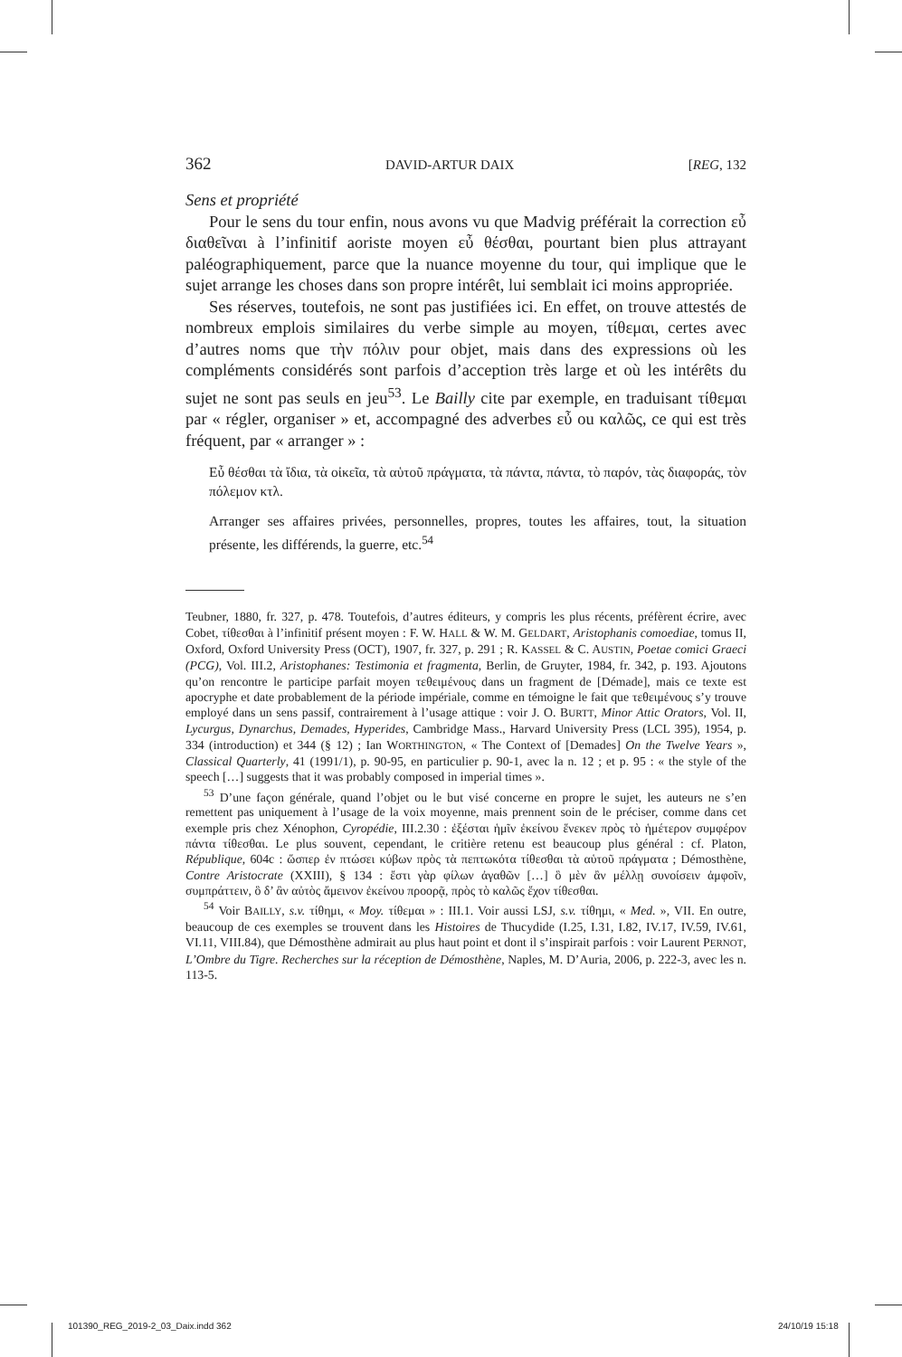362 DAVID-ARTUR DAIX [REG, 132
Sens et propriété
Pour le sens du tour enfin, nous avons vu que Madvig préférait la correction εὖ διαθεῖναι à l’infinitif aoriste moyen εὖ θέσθαι, pourtant bien plus attrayant paléographiquement, parce que la nuance moyenne du tour, qui implique que le sujet arrange les choses dans son propre intérêt, lui semblait ici moins appropriée.
Ses réserves, toutefois, ne sont pas justifiées ici. En effet, on trouve attestés de nombreux emplois similaires du verbe simple au moyen, τίθεμαι, certes avec d’autres noms que τὴν πόλιν pour objet, mais dans des expressions où les compléments considérés sont parfois d’acception très large et où les intérêts du sujet ne sont pas seuls en jeu<sup>53</sup>. Le Bailly cite par exemple, en traduisant τίθεμαι par « régler, organiser » et, accompagné des adverbes εὖ ou καλῶς, ce qui est très fréquent, par « arranger » :
Εὖ θέσθαι τὰ ἴδια, τὰ οἰκεῖα, τὰ αὑτοῦ πράγματα, τὰ πάντα, πάντα, τὸ παρόν, τὰς διαφοράς, τὸν πόλεμον κτλ.
Arranger ses affaires privées, personnelles, propres, toutes les affaires, tout, la situation présente, les différends, la guerre, etc.<sup>54</sup>
Teubner, 1880, fr. 327, p. 478. Toutefois, d’autres éditeurs, y compris les plus récents, préfèrent écrire, avec Cobet, τίθεσθαι à l’infinitif présent moyen : F. W. HALL & W. M. GELDART, Aristophanis comoediae, tomus II, Oxford, Oxford University Press (OCT), 1907, fr. 327, p. 291 ; R. KASSEL & C. AUSTIN, Poetae comici Graeci (PCG), Vol. III.2, Aristophanes: Testimonia et fragmenta, Berlin, de Gruyter, 1984, fr. 342, p. 193. Ajoutons qu’on rencontre le participe parfait moyen τεθειμένους dans un fragment de [Démade], mais ce texte est apocryphe et date probablement de la période impériale, comme en témoigne le fait que τεθειμένους s’y trouve employé dans un sens passif, contrairement à l’usage attique : voir J. O. BURTT, Minor Attic Orators, Vol. II, Lycurgus, Dynarchus, Demades, Hyperides, Cambridge Mass., Harvard University Press (LCL 395), 1954, p. 334 (introduction) et 344 (§ 12) ; Ian WORTHINGTON, « The Context of [Demades] On the Twelve Years », Classical Quarterly, 41 (1991/1), p. 90-95, en particulier p. 90-1, avec la n. 12 ; et p. 95 : « the style of the speech […] suggests that it was probably composed in imperial times ».
<sup>53</sup> D’une façon générale, quand l’objet ou le but visé concerne en propre le sujet, les auteurs ne s’en remettent pas uniquement à l’usage de la voix moyenne, mais prennent soin de le préciser, comme dans cet exemple pris chez Xénophon, Cyropédie, III.2.30 : ἐξέσται ἡμῖν ἐκείνου ἕνεκεν πρὸς τὸ ἡμέτερον συμφέρον πάντα τίθεσθαι. Le plus souvent, cependant, le critière retenu est beaucoup plus général : cf. Platon, République, 604c : ὥσπερ ἐν πτώσει κύβων πρὸς τὰ πεπτωκότα τίθεσθαι τὰ αὑτοῦ πράγματα ; Démosthène, Contre Aristocrate (XXIII), § 134 : ἔστι γὰρ φίλων ἀγαθῶν […] ὃ μὲν ἂν μέλλῃ συνοίσειν ἀμφοῖν, συμπράττειν, ὃ δ’ ἂν αὐτὸς ἄμεινον ἐκείνου προορᾷ, πρὸς τὸ καλῶς ἔχον τίθεσθαι.
<sup>54</sup> Voir BAILLY, s.v. τίθημι, « Moy. τίθεμαι » : III.1. Voir aussi LSJ, s.v. τίθημι, « Med. », VII. En outre, beaucoup de ces exemples se trouvent dans les Histoires de Thucydide (I.25, I.31, I.82, IV.17, IV.59, IV.61, VI.11, VIII.84), que Démosthène admirait au plus haut point et dont il s’inspirait parfois : voir Laurent PERNOT, L’Ombre du Tigre. Recherches sur la réception de Démosthène, Naples, M. D’Auria, 2006, p. 222-3, avec les n. 113-5.
101390_REG_2019-2_03_Daix.indd 362
24/10/19 15:18